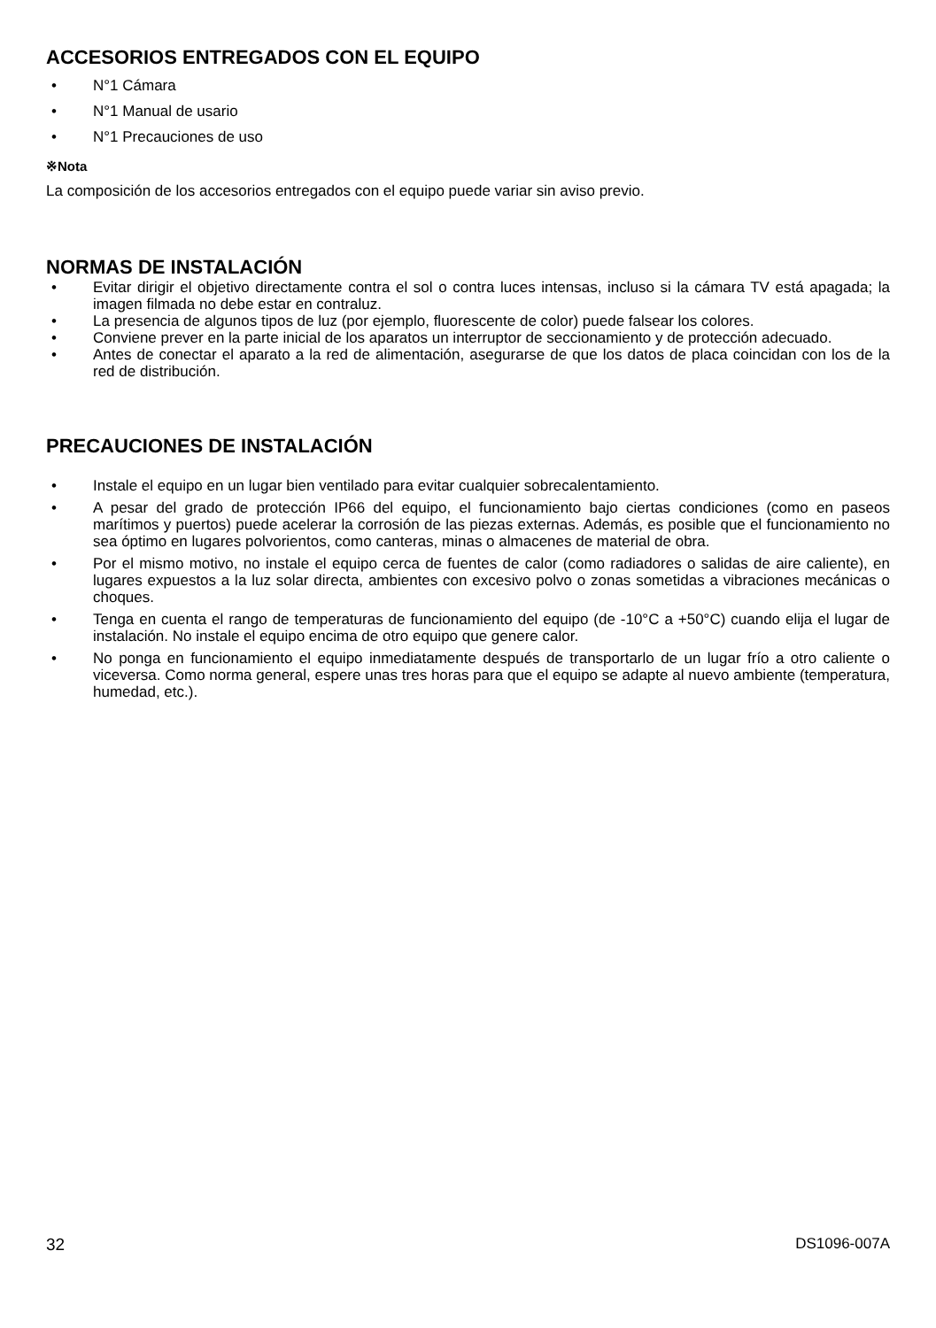ACCESORIOS ENTREGADOS CON EL EQUIPO
• N°1 Cámara
• N°1 Manual de usario
• N°1 Precauciones de uso
※Nota
La composición de los accesorios entregados con el equipo puede variar sin aviso previo.
NORMAS DE INSTALACIÓN
• Evitar dirigir el objetivo directamente contra el sol o contra luces intensas, incluso si la cámara TV está apagada; la imagen filmada no debe estar en contraluz.
• La presencia de algunos tipos de luz (por ejemplo, fluorescente de color) puede falsear los colores.
• Conviene prever en la parte inicial de los aparatos un interruptor de seccionamiento y de protección adecuado.
• Antes de conectar el aparato a la red de alimentación, asegurarse de que los datos de placa coincidan con los de la red de distribución.
PRECAUCIONES DE INSTALACIÓN
• Instale el equipo en un lugar bien ventilado para evitar cualquier sobrecalentamiento.
• A pesar del grado de protección IP66 del equipo, el funcionamiento bajo ciertas condiciones (como en paseos marítimos y puertos) puede acelerar la corrosión de las piezas externas. Además, es posible que el funcionamiento no sea óptimo en lugares polvorientos, como canteras, minas o almacenes de material de obra.
• Por el mismo motivo, no instale el equipo cerca de fuentes de calor (como radiadores o salidas de aire caliente), en lugares expuestos a la luz solar directa, ambientes con excesivo polvo o zonas sometidas a vibraciones mecánicas o choques.
• Tenga en cuenta el rango de temperaturas de funcionamiento del equipo (de -10°C a +50°C) cuando elija el lugar de instalación. No instale el equipo encima de otro equipo que genere calor.
• No ponga en funcionamiento el equipo inmediatamente después de transportarlo de un lugar frío a otro caliente o viceversa. Como norma general, espere unas tres horas para que el equipo se adapte al nuevo ambiente (temperatura, humedad, etc.).
32 DS1096-007A